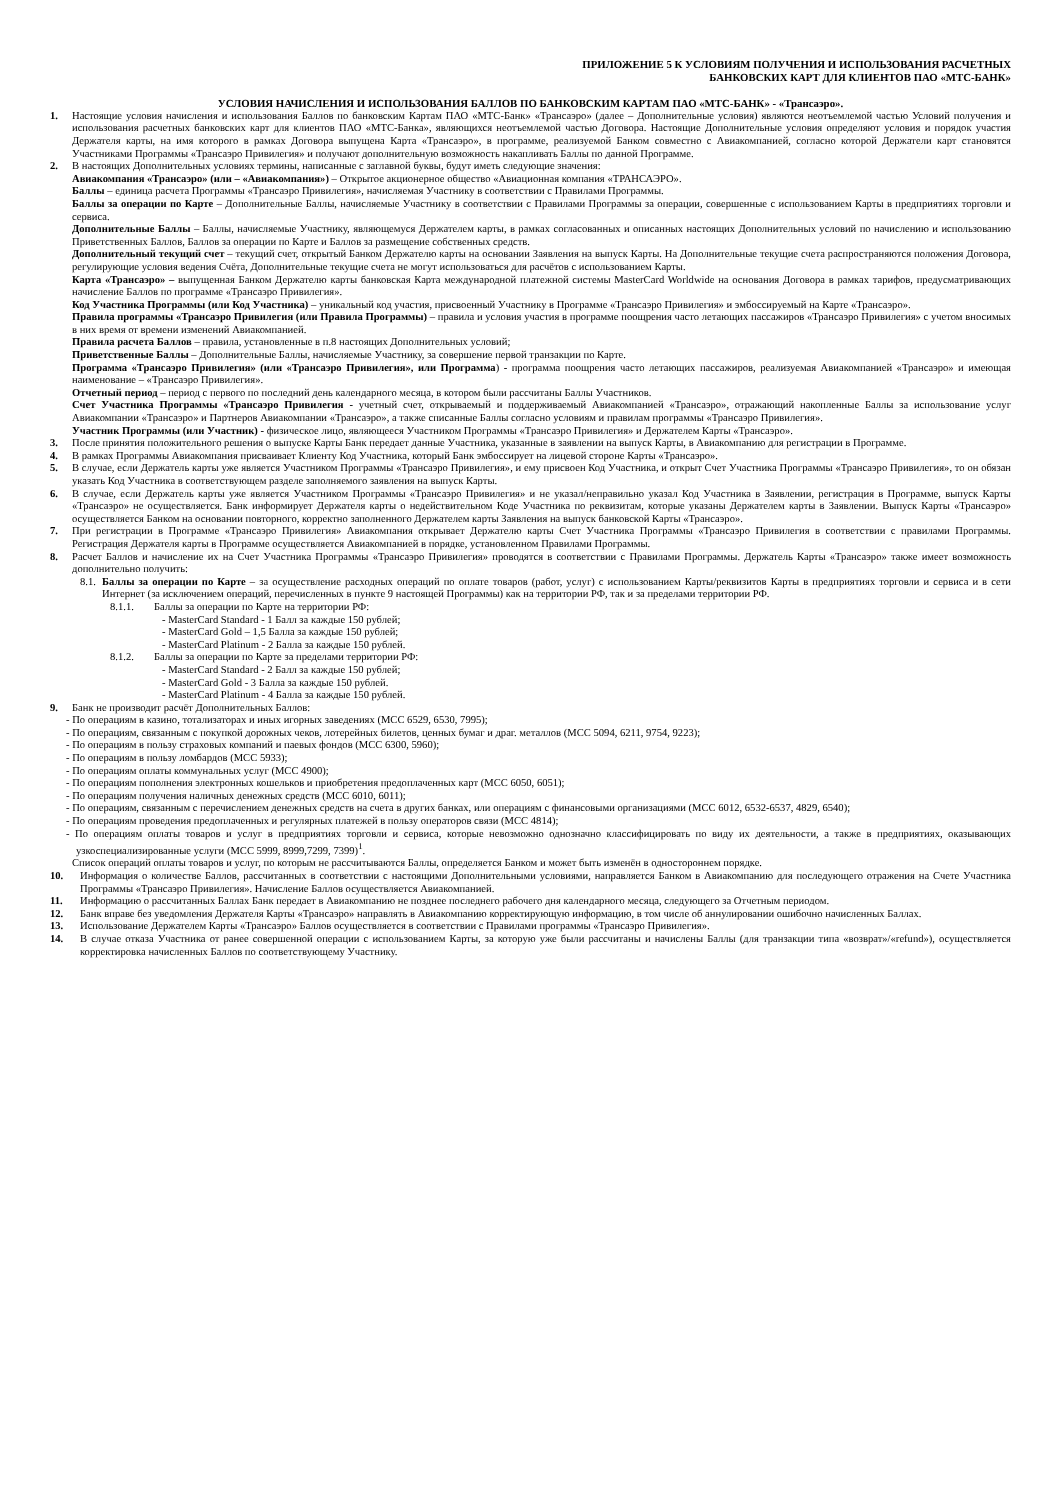ПРИЛОЖЕНИЕ 5 К УСЛОВИЯМ ПОЛУЧЕНИЯ И ИСПОЛЬЗОВАНИЯ РАСЧЕТНЫХ
БАНКОВСКИХ КАРТ ДЛЯ КЛИЕНТОВ ПАО «МТС-БАНК»
УСЛОВИЯ НАЧИСЛЕНИЯ И ИСПОЛЬЗОВАНИЯ БАЛЛОВ ПО БАНКОВСКИМ КАРТАМ ПАО «МТС-БАНК» - «Трансаэро».
1. Настоящие условия начисления и использования Баллов по банковским Картам ПАО «МТС-Банк» «Трансаэро» (далее – Дополнительные условия) являются неотъемлемой частью Условий получения и использования расчетных банковских карт для клиентов ПАО «МТС-Банка», являющихся неотъемлемой частью Договора. Настоящие Дополнительные условия определяют условия и порядок участия Держателя карты, на имя которого в рамках Договора выпущена Карта «Трансаэро», в программе, реализуемой Банком совместно с Авиакомпанией, согласно которой Держатели карт становятся Участниками Программы «Трансаэро Привилегия» и получают дополнительную возможность накапливать Баллы по данной Программе.
2. В настоящих Дополнительных условиях термины, написанные с заглавной буквы, будут иметь следующие значения:
Авиакомпания «Трансаэро» (или – «Авиакомпания») – Открытое акционерное общество «Авиационная компания «ТРАНСАЭРО».
Баллы – единица расчета Программы «Трансаэро Привилегия», начисляемая Участнику в соответствии с Правилами Программы.
Баллы за операции по Карте – Дополнительные Баллы, начисляемые Участнику в соответствии с Правилами Программы за операции, совершенные с использованием Карты в предприятиях торговли и сервиса.
Дополнительные Баллы – Баллы, начисляемые Участнику, являющемуся Держателем карты, в рамках согласованных и описанных настоящих Дополнительных условий по начислению и использованию Приветственных Баллов, Баллов за операции по Карте и Баллов за размещение собственных средств.
Дополнительный текущий счет – текущий счет, открытый Банком Держателю карты на основании Заявления на выпуск Карты. На Дополнительные текущие счета распространяются положения Договора, регулирующие условия ведения Счёта, Дополнительные текущие счета не могут использоваться для расчётов с использованием Карты.
Карта «Трансаэро» – выпущенная Банком Держателю карты банковская Карта международной платежной системы MasterCard Worldwide на основания Договора в рамках тарифов, предусматривающих начисление Баллов по программе «Трансаэро Привилегия».
Код Участника Программы (или Код Участника) – уникальный код участия, присвоенный Участнику в Программе «Трансаэро Привилегия» и эмбоссируемый на Карте «Трансаэро».
Правила программы «Трансаэро Привилегия (или Правила Программы) – правила и условия участия в программе поощрения часто летающих пассажиров «Трансаэро Привилегия» с учетом вносимых в них время от времени изменений Авиакомпанией.
Правила расчета Баллов – правила, установленные в п.8 настоящих Дополнительных условий;
Приветственные Баллы – Дополнительные Баллы, начисляемые Участнику, за совершение первой транзакции по Карте.
Программа «Трансаэро Привилегия» (или «Трансаэро Привилегия», или Программа) - программа поощрения часто летающих пассажиров, реализуемая Авиакомпанией «Трансаэро» и имеющая наименование – «Трансаэро Привилегия».
Отчетный период – период с первого по последний день календарного месяца, в котором были рассчитаны Баллы Участников.
Счет Участника Программы «Трансаэро Привилегия - учетный счет, открываемый и поддерживаемый Авиакомпанией «Трансаэро», отражающий накопленные Баллы за использование услуг Авиакомпании «Трансаэро» и Партнеров Авиакомпании «Трансаэро», а также списанные Баллы согласно условиям и правилам программы «Трансаэро Привилегия».
Участник Программы (или Участник) - физическое лицо, являющееся Участником Программы «Трансаэро Привилегия» и Держателем Карты «Трансаэро».
3. После принятия положительного решения о выпуске Карты Банк передает данные Участника, указанные в заявлении на выпуск Карты, в Авиакомпанию для регистрации в Программе.
4. В рамках Программы Авиакомпания присваивает Клиенту Код Участника, который Банк эмбоссирует на лицевой стороне Карты «Трансаэро».
5. В случае, если Держатель карты уже является Участником Программы «Трансаэро Привилегия», и ему присвоен Код Участника, и открыт Счет Участника Программы «Трансаэро Привилегия», то он обязан указать Код Участника в соответствующем разделе заполняемого заявления на выпуск Карты.
6. В случае, если Держатель карты уже является Участником Программы «Трансаэро Привилегия» и не указал/неправильно указал Код Участника в Заявлении, регистрация в Программе, выпуск Карты «Трансаэро» не осуществляется. Банк информирует Держателя карты о недействительном Коде Участника по реквизитам, которые указаны Держателем карты в Заявлении. Выпуск Карты «Трансаэро» осуществляется Банком на основании повторного, корректно заполненного Держателем карты Заявления на выпуск банковской Карты «Трансаэро».
7. При регистрации в Программе «Трансаэро Привилегия» Авиакомпания открывает Держателю карты Счет Участника Программы «Трансаэро Привилегия в соответствии с правилами Программы. Регистрация Держателя карты в Программе осуществляется Авиакомпанией в порядке, установленном Правилами Программы.
8. Расчет Баллов и начисление их на Счет Участника Программы «Трансаэро Привилегия» проводятся в соответствии с Правилами Программы. Держатель Карты «Трансаэро» также имеет возможность дополнительно получить:
8.1.
Баллы за операции по Карте – за осуществление расходных операций по оплате товаров (работ, услуг) с использованием Карты/реквизитов Карты в предприятиях торговли и сервиса и в сети Интернет (за исключением операций, перечисленных в пункте 9 настоящей Программы) как на территории РФ, так и за пределами территории РФ.
8.1.1. Баллы за операции по Карте на территории РФ:
- MasterCard Standard - 1 Балл за каждые 150 рублей;
- MasterCard Gold – 1,5 Балла за каждые 150 рублей;
- MasterCard Platinum - 2 Балла за каждые 150 рублей.
8.1.2. Баллы за операции по Карте за пределами территории РФ:
- MasterCard Standard - 2 Балл за каждые 150 рублей;
- MasterCard Gold - 3 Балла за каждые 150 рублей.
- MasterCard Platinum - 4 Балла за каждые 150 рублей.
9. Банк не производит расчёт Дополнительных Баллов:
- По операциям в казино, тотализаторах и иных игорных заведениях (MCC 6529, 6530, 7995);
- По операциям, связанным с покупкой дорожных чеков, лотерейных билетов, ценных бумаг и драг. металлов (MCC 5094, 6211, 9754, 9223);
- По операциям в пользу страховых компаний и паевых фондов (MCC 6300, 5960);
- По операциям в пользу ломбардов (MCC 5933);
- По операциям оплаты коммунальных услуг (MCC 4900);
- По операциям пополнения электронных кошельков и приобретения предоплаченных карт (MCC 6050, 6051);
- По операциям получения наличных денежных средств (MCC 6010, 6011);
- По операциям, связанным с перечислением денежных средств на счета в других банках, или операциям с финансовыми организациями (MCC 6012, 6532-6537, 4829, 6540);
- По операциям проведения предоплаченных и регулярных платежей в пользу операторов связи (MCC 4814);
- По операциям оплаты товаров и услуг в предприятиях торговли и сервиса, которые невозможно однозначно классифицировать по виду их деятельности, а также в предприятиях, оказывающих узкоспециализированные услуги (MCC 5999, 8999,7299, 7399)<sup>1</sup>.
Список операций оплаты товаров и услуг, по которым не рассчитываются Баллы, определяется Банком и может быть изменён в одностороннем порядке.
10. Информация о количестве Баллов, рассчитанных в соответствии с настоящими Дополнительными условиями, направляется Банком в Авиакомпанию для последующего отражения на Счете Участника Программы «Трансаэро Привилегия». Начисление Баллов осуществляется Авиакомпанией.
11. Информацию о рассчитанных Баллах Банк передает в Авиакомпанию не позднее последнего рабочего дня календарного месяца, следующего за Отчетным периодом.
12. Банк вправе без уведомления Держателя Карты «Трансаэро» направлять в Авиакомпанию корректирующую информацию, в том числе об аннулировании ошибочно начисленных Баллах.
13. Использование Держателем Карты «Трансаэро» Баллов осуществляется в соответствии с Правилами программы «Трансаэро Привилегия».
14. В случае отказа Участника от ранее совершенной операции с использованием Карты, за которую уже были рассчитаны и начислены Баллы (для транзакции типа «возврат»/«refund»), осуществляется корректировка начисленных Баллов по соответствующему Участнику.